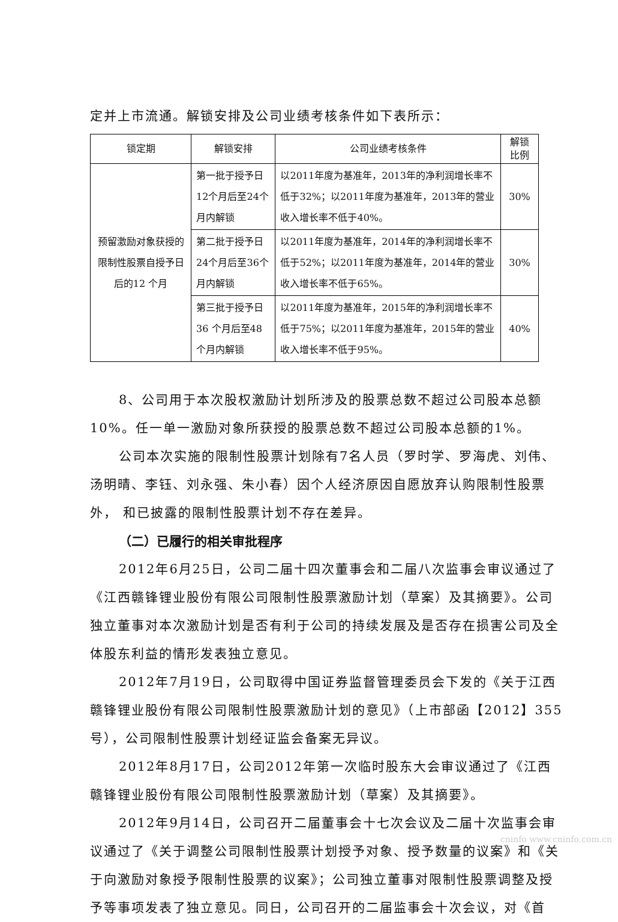定并上市流通。解锁安排及公司业绩考核条件如下表所示：
| 锁定期 | 解锁安排 | 公司业绩考核条件 | 解锁比例 |
| --- | --- | --- | --- |
| 预留激励对象获授的限制性股票自授予日后的12 个月 | 第一批于授予日12个月后至24个月内解锁 | 以2011年度为基准年，2013年的净利润增长率不低于32%；以2011年度为基准年，2013年的营业收入增长率不低于40%。 | 30% |
| | 第二批于授予日24个月后至36个月内解锁 | 以2011年度为基准年，2014年的净利润增长率不低于52%；以2011年度为基准年，2014年的营业收入增长率不低于65%。 | 30% |
| | 第三批于授予日36 个月后至48个月内解锁 | 以2011年度为基准年，2015年的净利润增长率不低于75%；以2011年度为基准年，2015年的营业收入增长率不低于95%。 | 40% |
8、公司用于本次股权激励计划所涉及的股票总数不超过公司股本总额10%。任一单一激励对象所获授的股票总数不超过公司股本总额的1%。
公司本次实施的限制性股票计划除有7名人员（罗时学、罗海虎、刘伟、汤明晴、李钰、刘永强、朱小春）因个人经济原因自愿放弃认购限制性股票外， 和已披露的限制性股票计划不存在差异。
（二）已履行的相关审批程序
2012年6月25日，公司二届十四次董事会和二届八次监事会审议通过了《江西赣锋锂业股份有限公司限制性股票激励计划（草案）及其摘要》。公司独立董事对本次激励计划是否有利于公司的持续发展及是否存在损害公司及全体股东利益的情形发表独立意见。
2012年7月19日，公司取得中国证券监督管理委员会下发的《关于江西赣锋锂业股份有限公司限制性股票激励计划的意见》（上市部函【2012】355号），公司限制性股票计划经证监会备案无异议。
2012年8月17日，公司2012年第一次临时股东大会审议通过了《江西赣锋锂业股份有限公司限制性股票激励计划（草案）及其摘要》。
2012年9月14日，公司召开二届董事会十七次会议及二届十次监事会审议通过了《关于调整公司限制性股票计划授予对象、授予数量的议案》和《关于向激励对象授予限制性股票的议案》；公司独立董事对限制性股票调整及授予等事项发表了独立意见。同日，公司召开的二届监事会十次会议，对《首
cninfo www.cninfo.com.cn